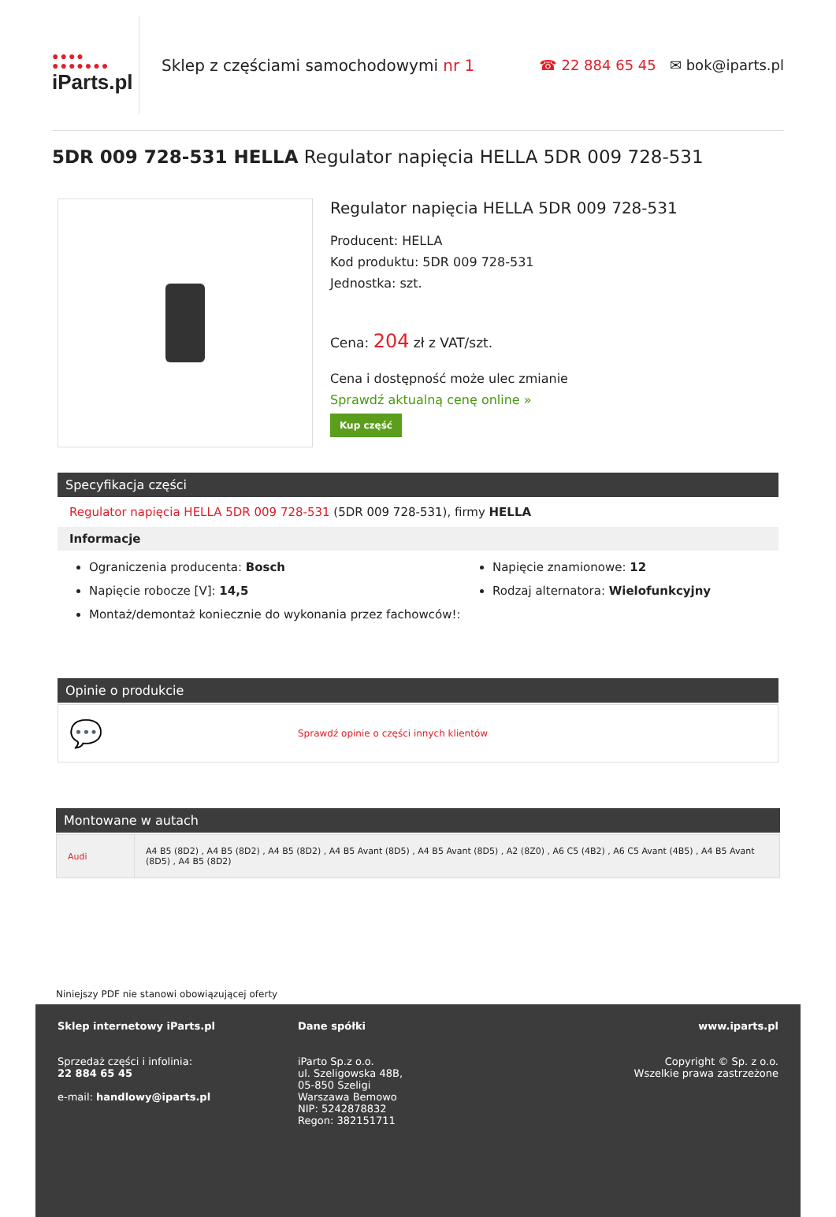●●●●
●●●●●●●
iParts.pl
Sklep z częściami samochodowymi nr 1
☎ 22 884 65 45 ✉ bok@iparts.pl
5DR 009 728-531 HELLA Regulator napięcia HELLA 5DR 009 728-531
Regulator napięcia HELLA 5DR 009 728-531
Producent: HELLA
Kod produktu: 5DR 009 728-531
Jednostka: szt.
Cena: 204 zł z VAT/szt.
Cena i dostępność może ulec zmianie
Sprawdź aktualną cenę online »
Kup część
Specyfikacja części
Regulator napięcia HELLA 5DR 009 728-531 (5DR 009 728-531), firmy HELLA
Informacje
Ograniczenia producenta: Bosch
Napięcie robocze [V]: 14,5
Montaż/demontaż koniecznie do wykonania przez fachowców!:
Napięcie znamionowe: 12
Rodzaj alternatora: Wielofunkcyjny
Opinie o produkcie
💬 Sprawdź opinie o części innych klientów
Montowane w autach
| Audi | A4 B5 (8D2) , A4 B5 (8D2) , A4 B5 (8D2) , A4 B5 Avant (8D5) , A4 B5 Avant (8D5) , A2 (8Z0) , A6 C5 (4B2) , A6 C5 Avant (4B5) , A4 B5 Avant (8D5) , A4 B5 (8D2) |
Niniejszy PDF nie stanowi obowiązującej oferty
Sklep internetowy iParts.pl
Sprzedaż części i infolinia:
22 884 65 45
e-mail: handlowy@iparts.pl
Dane spółki
iParto Sp.z o.o.
ul. Szeligowska 48B,
05-850 Szeligi
Warszawa Bemowo
NIP: 5242878832
Regon: 382151711
www.iparts.pl
Copyright © Sp. z o.o.
Wszelkie prawa zastrzeżone